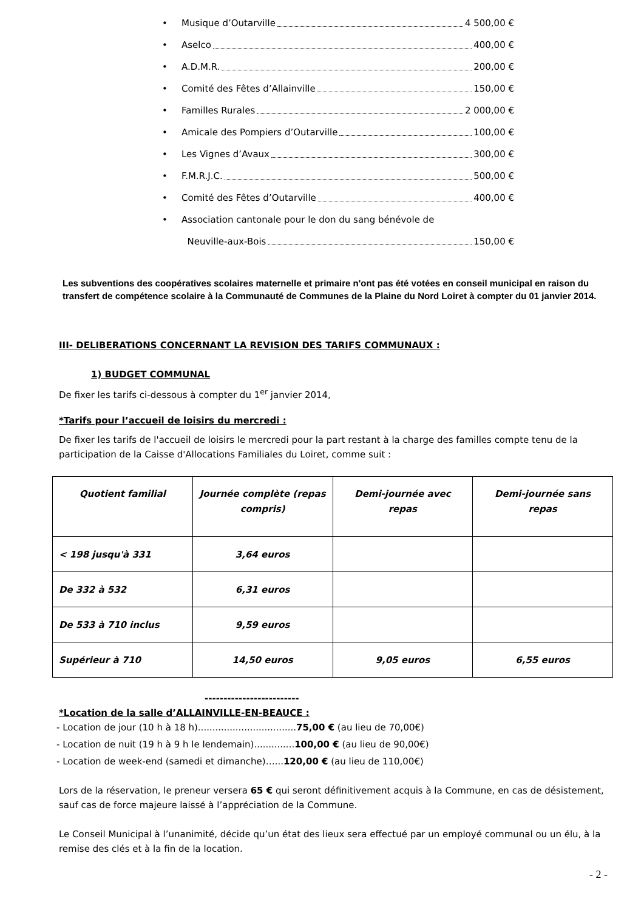• Musique d’Outarville 4 500,00 €
• Aselco 400,00 €
• A.D.M.R. 200,00 €
• Comité des Fêtes d’Allainville 150,00 €
• Familles Rurales 2 000,00 €
• Amicale des Pompiers d’Outarville 100,00 €
• Les Vignes d’Avaux 300,00 €
• F.M.R.J.C. 500,00 €
• Comité des Fêtes d’Outarville 400,00 €
• Association cantonale pour le don du sang bénévole de
Neuville-aux-Bois 150,00 €
Les subventions des coopératives scolaires maternelle et primaire n'ont pas été votées en conseil municipal en raison du transfert de compétence scolaire à la Communauté de Communes de la Plaine du Nord Loiret à compter du 01 janvier 2014.
III- DELIBERATIONS CONCERNANT LA REVISION DES TARIFS COMMUNAUX :
1) BUDGET COMMUNAL
De fixer les tarifs ci-dessous à compter du 1<sup>er</sup> janvier 2014,
*Tarifs pour l’accueil de loisirs du mercredi :
De fixer les tarifs de l'accueil de loisirs le mercredi pour la part restant à la charge des familles compte tenu de la participation de la Caisse d'Allocations Familiales du Loiret, comme suit :
| Quotient familial | Journée complète (repas compris) | Demi-journée avec repas | Demi-journée sans repas |
| --- | --- | --- | --- |
| < 198 jusqu'à 331 | 3,64 euros | | |
| De 332 à 532 | 6,31 euros | | |
| De 533 à 710 inclus | 9,59 euros | | |
| Supérieur à 710 | 14,50 euros | 9,05 euros | 6,55 euros |
-------------------------
*Location de la salle d’ALLAINVILLE-EN-BEAUCE :
- Location de jour (10 h à 18 h)..................................75,00 € (au lieu de 70,00€)
- Location de nuit (19 h à 9 h le lendemain)..............100,00 € (au lieu de 90,00€)
- Location de week-end (samedi et dimanche)…...120,00 € (au lieu de 110,00€)
Lors de la réservation, le preneur versera 65 € qui seront définitivement acquis à la Commune, en cas de désistement, sauf cas de force majeure laissé à l’appréciation de la Commune.
Le Conseil Municipal à l’unanimité, décide qu’un état des lieux sera effectué par un employé communal ou un élu, à la remise des clés et à la fin de la location.
- 2 -